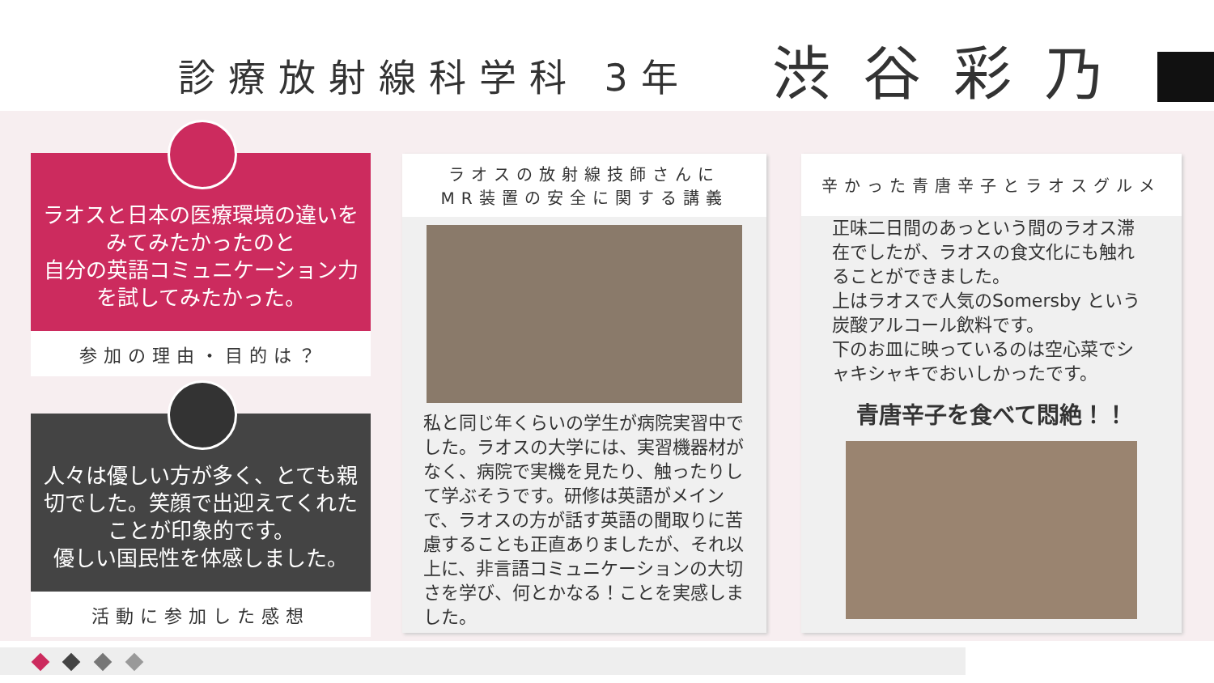診療放射線科学科 3年 渋谷彩乃
ラオスと日本の医療環境の違いをみてみたかったのと
自分の英語コミュニケーション力を試してみたかった。
参加の理由・目的は？
人々は優しい方が多く、とても親切でした。笑顔で出迎えてくれたことが印象的です。
優しい国民性を体感しました。
活動に参加した感想
ラオスの放射線技師さんに
MR装置の安全に関する講義
私と同じ年くらいの学生が病院実習中でした。ラオスの大学には、実習機器材がなく、病院で実機を見たり、触ったりして学ぶそうです。研修は英語がメインで、ラオスの方が話す英語の聞取りに苦慮することも正直ありましたが、それ以上に、非言語コミュニケーションの大切さを学び、何とかなる！ことを実感しました。
辛かった青唐辛子とラオスグルメ
正味二日間のあっという間のラオス滞在でしたが、ラオスの食文化にも触れることができました。
上はラオスで人気のSomersby という炭酸アルコール飲料です。
下のお皿に映っているのは空心菜でシャキシャキでおいしかったです。
青唐辛子を食べて悶絶！！